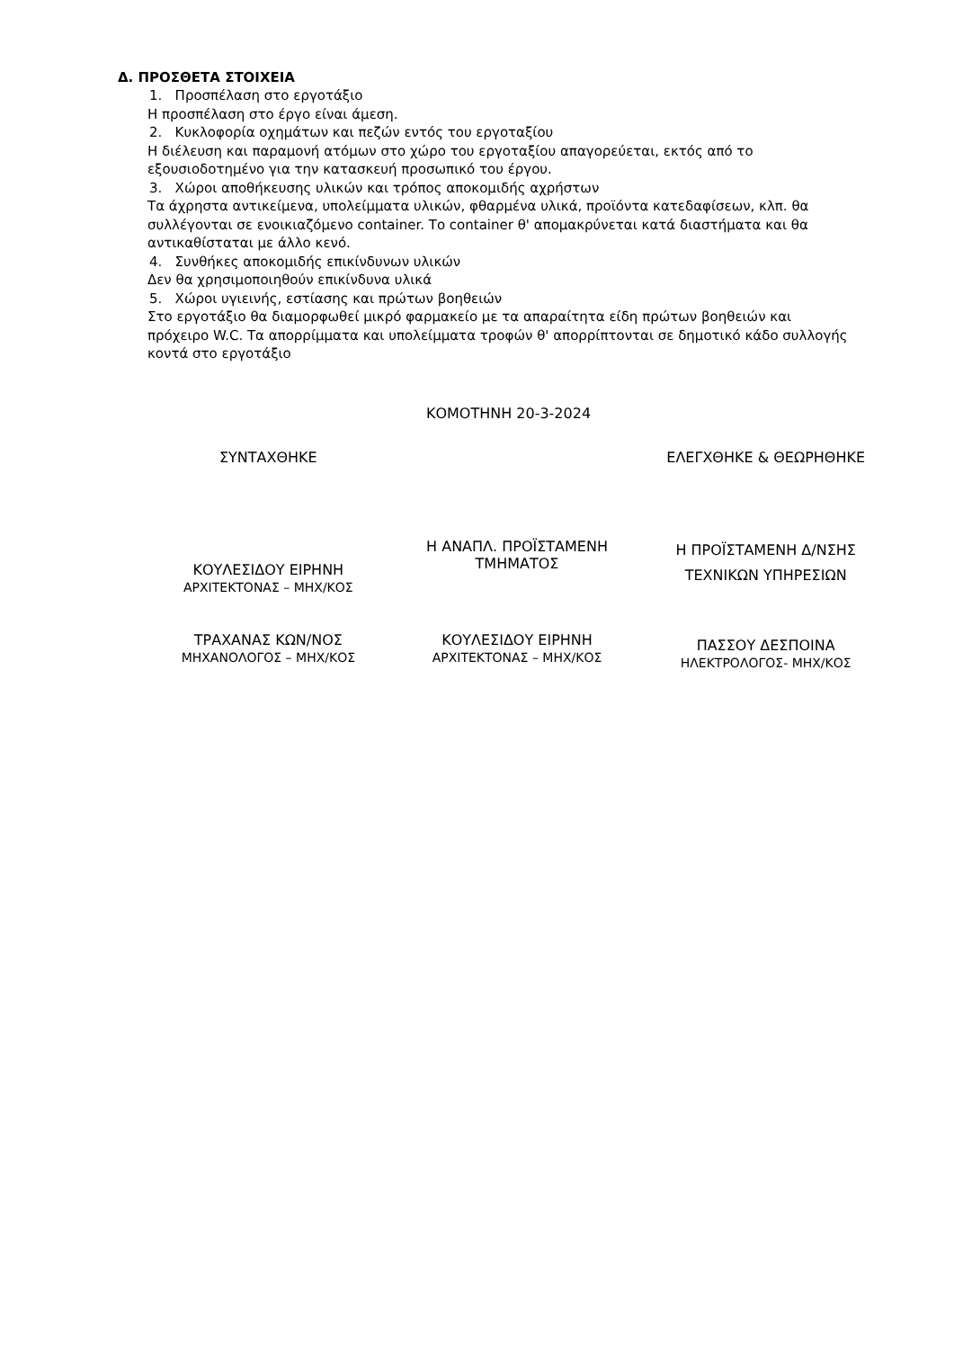Δ. ΠΡΟΣΘΕΤΑ ΣΤΟΙΧΕΙΑ
1. Προσπέλαση στο εργοτάξιο
Η προσπέλαση στο έργο είναι άμεση.
2. Κυκλοφορία οχημάτων και πεζών εντός του εργοταξίου
Η διέλευση και παραμονή ατόμων στο χώρο του εργοταξίου απαγορεύεται, εκτός από το εξουσιοδοτημένο για την κατασκευή προσωπικό του έργου.
3. Χώροι αποθήκευσης υλικών και τρόπος αποκομιδής αχρήστων
Τα άχρηστα αντικείμενα, υπολείμματα υλικών, φθαρμένα υλικά, προϊόντα κατεδαφίσεων, κλπ. θα συλλέγονται σε ενοικιαζόμενο container. Το container θ' απομακρύνεται κατά διαστήματα και θα αντικαθίσταται με άλλο κενό.
4. Συνθήκες αποκομιδής επικίνδυνων υλικών
Δεν θα χρησιμοποιηθούν επικίνδυνα υλικά
5. Χώροι υγιεινής, εστίασης και πρώτων βοηθειών
Στο εργοτάξιο θα διαμορφωθεί μικρό φαρμακείο με τα απαραίτητα είδη πρώτων βοηθειών και πρόχειρο W.C. Τα απορρίμματα και υπολείμματα τροφών θ' απορρίπτονται σε δημοτικό κάδο συλλογής κοντά στο εργοτάξιο
ΚΟΜΟΤΗΝΗ 20-3-2024
ΣΥΝΤΑΧΘΗΚΕ ΕΛΕΓΧΘΗΚΕ & ΘΕΩΡΗΘΗΚΕ
ΚΟΥΛΕΣΙΔΟΥ ΕΙΡΗΝΗ
ΑΡΧΙΤΕΚΤΟΝΑΣ – ΜΗΧ/ΚΟΣ
Η ΑΝΑΠΛ. ΠΡΟΪΣΤΑΜΕΝΗ
ΤΜΗΜΑΤΟΣ
Η ΠΡΟΪΣΤΑΜΕΝΗ Δ/ΝΣΗΣ
ΤΕΧΝΙΚΩΝ ΥΠΗΡΕΣΙΩΝ
ΤΡΑΧΑΝΑΣ ΚΩΝ/ΝΟΣ
ΜΗΧΑΝΟΛΟΓΟΣ – ΜΗΧ/ΚΟΣ
ΚΟΥΛΕΣΙΔΟΥ ΕΙΡΗΝΗ
ΑΡΧΙΤΕΚΤΟΝΑΣ – ΜΗΧ/ΚΟΣ
ΠΑΣΣΟΥ ΔΕΣΠΟΙΝΑ
ΗΛΕΚΤΡΟΛΟΓΟΣ- ΜΗΧ/ΚΟΣ